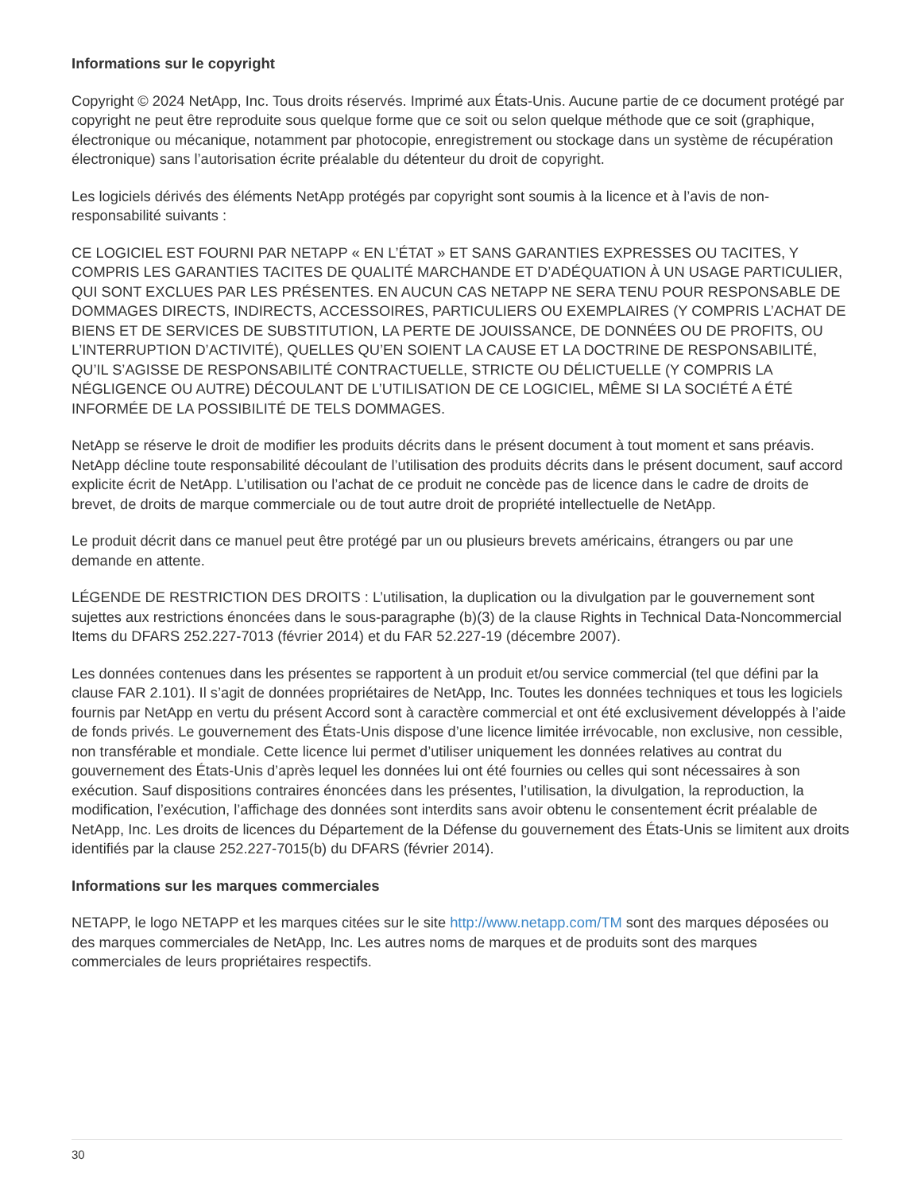Informations sur le copyright
Copyright © 2024 NetApp, Inc. Tous droits réservés. Imprimé aux États-Unis. Aucune partie de ce document protégé par copyright ne peut être reproduite sous quelque forme que ce soit ou selon quelque méthode que ce soit (graphique, électronique ou mécanique, notamment par photocopie, enregistrement ou stockage dans un système de récupération électronique) sans l’autorisation écrite préalable du détenteur du droit de copyright.
Les logiciels dérivés des éléments NetApp protégés par copyright sont soumis à la licence et à l’avis de non-responsabilité suivants :
CE LOGICIEL EST FOURNI PAR NETAPP « EN L’ÉTAT » ET SANS GARANTIES EXPRESSES OU TACITES, Y COMPRIS LES GARANTIES TACITES DE QUALITÉ MARCHANDE ET D’ADÉQUATION À UN USAGE PARTICULIER, QUI SONT EXCLUES PAR LES PRÉSENTES. EN AUCUN CAS NETAPP NE SERA TENU POUR RESPONSABLE DE DOMMAGES DIRECTS, INDIRECTS, ACCESSOIRES, PARTICULIERS OU EXEMPLAIRES (Y COMPRIS L’ACHAT DE BIENS ET DE SERVICES DE SUBSTITUTION, LA PERTE DE JOUISSANCE, DE DONNÉES OU DE PROFITS, OU L’INTERRUPTION D’ACTIVITÉ), QUELLES QU’EN SOIENT LA CAUSE ET LA DOCTRINE DE RESPONSABILITÉ, QU’IL S’AGISSE DE RESPONSABILITÉ CONTRACTUELLE, STRICTE OU DÉLICTUELLE (Y COMPRIS LA NÉGLIGENCE OU AUTRE) DÉCOULANT DE L’UTILISATION DE CE LOGICIEL, MÊME SI LA SOCIÉTÉ A ÉTÉ INFORMÉE DE LA POSSIBILITÉ DE TELS DOMMAGES.
NetApp se réserve le droit de modifier les produits décrits dans le présent document à tout moment et sans préavis. NetApp décline toute responsabilité découlant de l’utilisation des produits décrits dans le présent document, sauf accord explicite écrit de NetApp. L’utilisation ou l’achat de ce produit ne concède pas de licence dans le cadre de droits de brevet, de droits de marque commerciale ou de tout autre droit de propriété intellectuelle de NetApp.
Le produit décrit dans ce manuel peut être protégé par un ou plusieurs brevets américains, étrangers ou par une demande en attente.
LÉGENDE DE RESTRICTION DES DROITS : L’utilisation, la duplication ou la divulgation par le gouvernement sont sujettes aux restrictions énoncées dans le sous-paragraphe (b)(3) de la clause Rights in Technical Data-Noncommercial Items du DFARS 252.227-7013 (février 2014) et du FAR 52.227-19 (décembre 2007).
Les données contenues dans les présentes se rapportent à un produit et/ou service commercial (tel que défini par la clause FAR 2.101). Il s’agit de données propriétaires de NetApp, Inc. Toutes les données techniques et tous les logiciels fournis par NetApp en vertu du présent Accord sont à caractère commercial et ont été exclusivement développés à l’aide de fonds privés. Le gouvernement des États-Unis dispose d’une licence limitée irrévocable, non exclusive, non cessible, non transférable et mondiale. Cette licence lui permet d’utiliser uniquement les données relatives au contrat du gouvernement des États-Unis d’après lequel les données lui ont été fournies ou celles qui sont nécessaires à son exécution. Sauf dispositions contraires énoncées dans les présentes, l’utilisation, la divulgation, la reproduction, la modification, l’exécution, l’affichage des données sont interdits sans avoir obtenu le consentement écrit préalable de NetApp, Inc. Les droits de licences du Département de la Défense du gouvernement des États-Unis se limitent aux droits identifiés par la clause 252.227-7015(b) du DFARS (février 2014).
Informations sur les marques commerciales
NETAPP, le logo NETAPP et les marques citées sur le site http://www.netapp.com/TM sont des marques déposées ou des marques commerciales de NetApp, Inc. Les autres noms de marques et de produits sont des marques commerciales de leurs propriétaires respectifs.
30